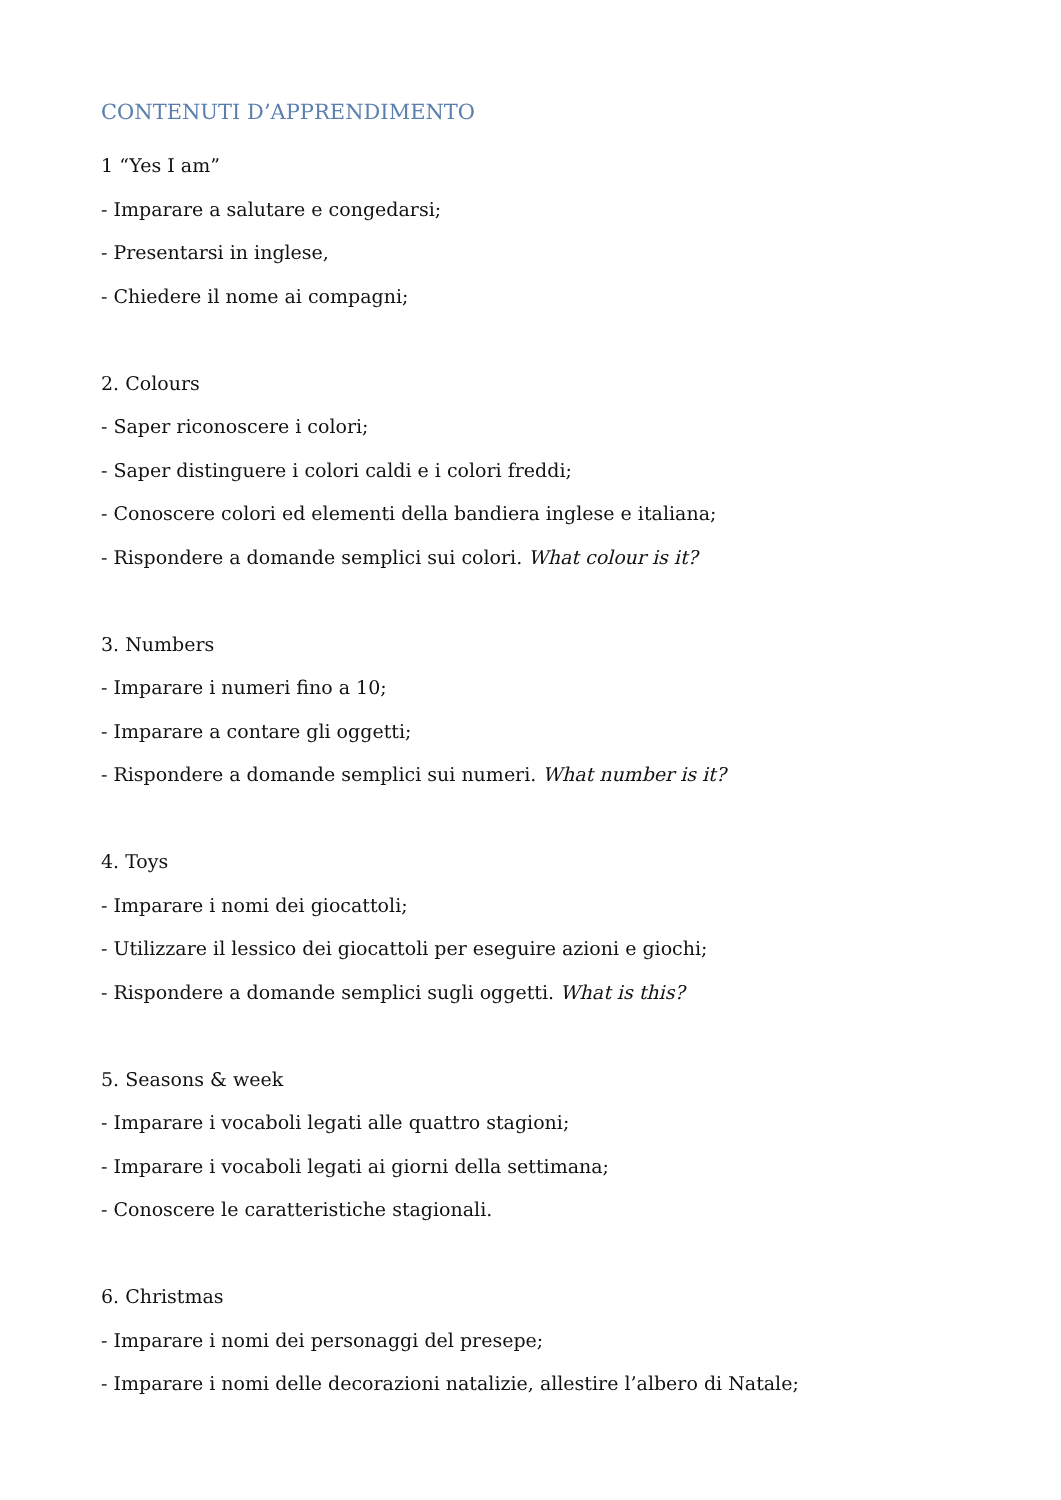CONTENUTI D’APPRENDIMENTO
1 “Yes I am”
- Imparare a salutare e congedarsi;
- Presentarsi in inglese,
- Chiedere il nome ai compagni;
2. Colours
- Saper riconoscere i colori;
- Saper distinguere i colori caldi e i colori freddi;
- Conoscere colori ed elementi della bandiera inglese e italiana;
- Rispondere a domande semplici sui colori. What colour is it?
3. Numbers
- Imparare i numeri fino a 10;
- Imparare a contare gli oggetti;
- Rispondere a domande semplici sui numeri. What number is it?
4. Toys
- Imparare i nomi dei giocattoli;
- Utilizzare il lessico dei giocattoli per eseguire azioni e giochi;
- Rispondere a domande semplici sugli oggetti. What is this?
5. Seasons & week
- Imparare i vocaboli legati alle quattro stagioni;
- Imparare i vocaboli legati ai giorni della settimana;
- Conoscere le caratteristiche stagionali.
6. Christmas
- Imparare i nomi dei personaggi del presepe;
- Imparare i nomi delle decorazioni natalizie, allestire l’albero di Natale;